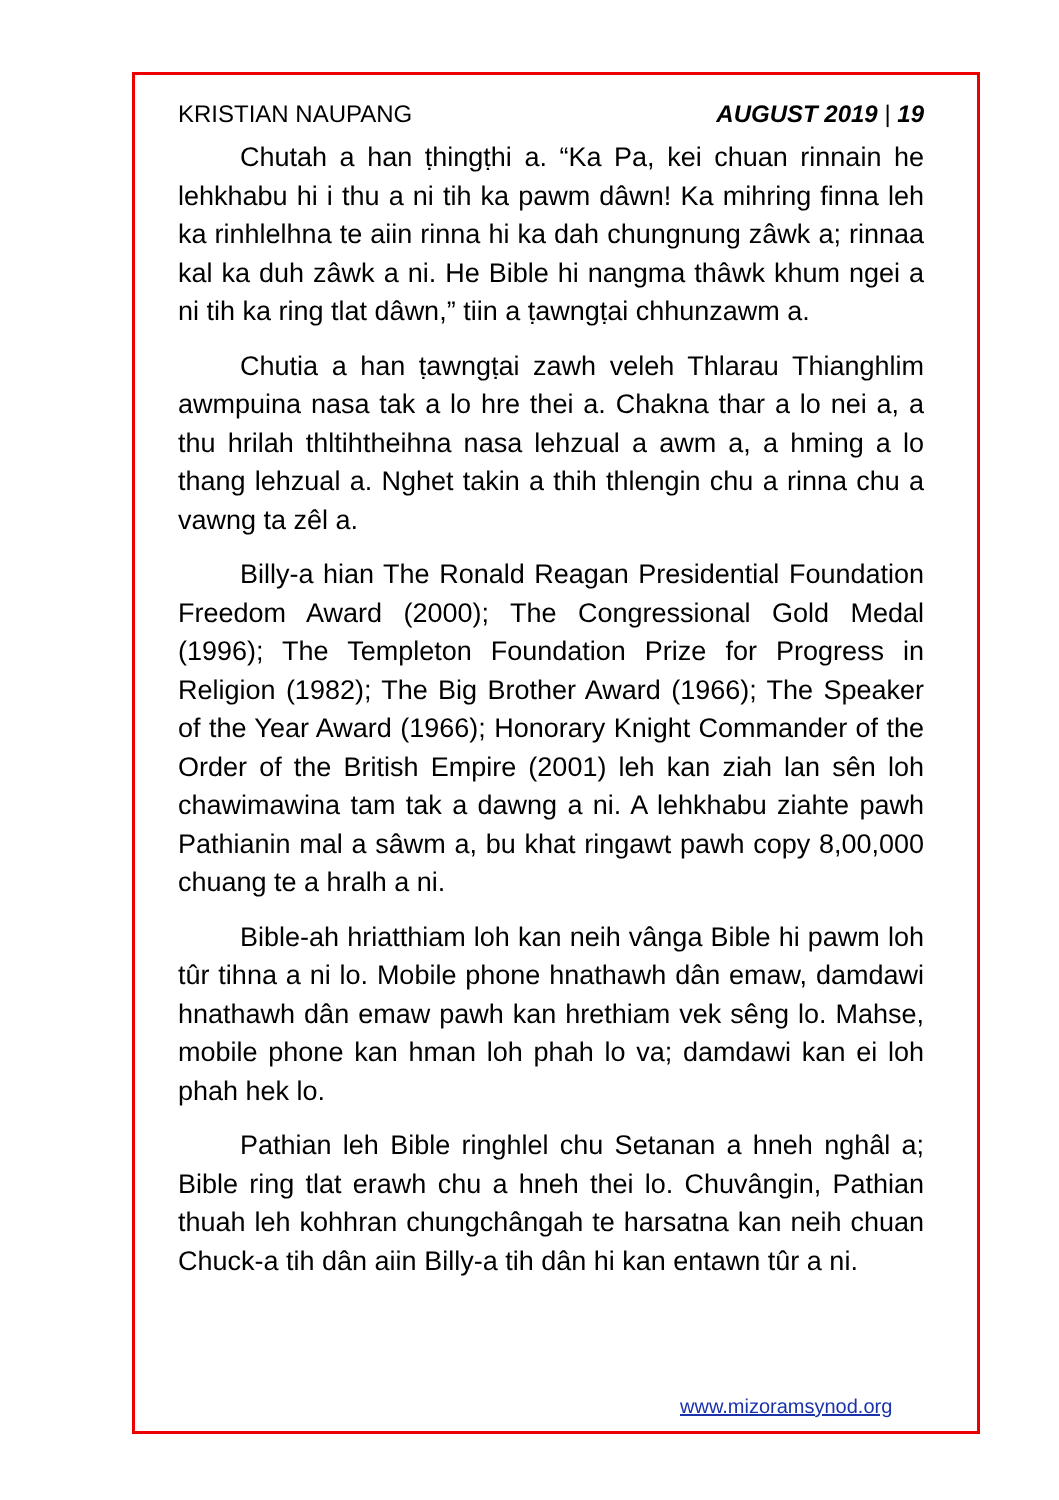KRISTIAN NAUPANG AUGUST 2019 | 19
Chutah a han ṭhingṭhi a. “Ka Pa, kei chuan rinnain he lehkhabu hi i thu a ni tih ka pawm dâwn! Ka mihring finna leh ka rinhlelhna te aiin rinna hi ka dah chungnung zâwk a; rinnaa kal ka duh zâwk a ni. He Bible hi nangma thâwk khum ngei a ni tih ka ring tlat dâwn,” tiin a ṭawngṭai chhunzawm a.
Chutia a han ṭawngṭai zawh veleh Thlarau Thianghlim awmpuina nasa tak a lo hre thei a. Chakna thar a lo nei a, a thu hrilah thltihtheihna nasa lehzual a awm a, a hming a lo thang lehzual a. Nghet takin a thih thlengin chu a rinna chu a vawng ta zêl a.
Billy-a hian The Ronald Reagan Presidential Foundation Freedom Award (2000); The Congressional Gold Medal (1996); The Templeton Foundation Prize for Progress in Religion (1982); The Big Brother Award (1966); The Speaker of the Year Award (1966); Honorary Knight Commander of the Order of the British Empire (2001) leh kan ziah lan sên loh chawimawina tam tak a dawng a ni. A lehkhabu ziahte pawh Pathianin mal a sâwm a, bu khat ringawt pawh copy 8,00,000 chuang te a hralh a ni.
Bible-ah hriatthiam loh kan neih vânga Bible hi pawm loh tûr tihna a ni lo. Mobile phone hnathawh dân emaw, damdawi hnathawh dân emaw pawh kan hrethiam vek sêng lo. Mahse, mobile phone kan hman loh phah lo va; damdawi kan ei loh phah hek lo.
Pathian leh Bible ringhlel chu Setanan a hneh nghâl a; Bible ring tlat erawh chu a hneh thei lo. Chuvângin, Pathian thuah leh kohhran chungchângah te harsatna kan neih chuan Chuck-a tih dân aiin Billy-a tih dân hi kan entawn tûr a ni.
www.mizoramsynod.org